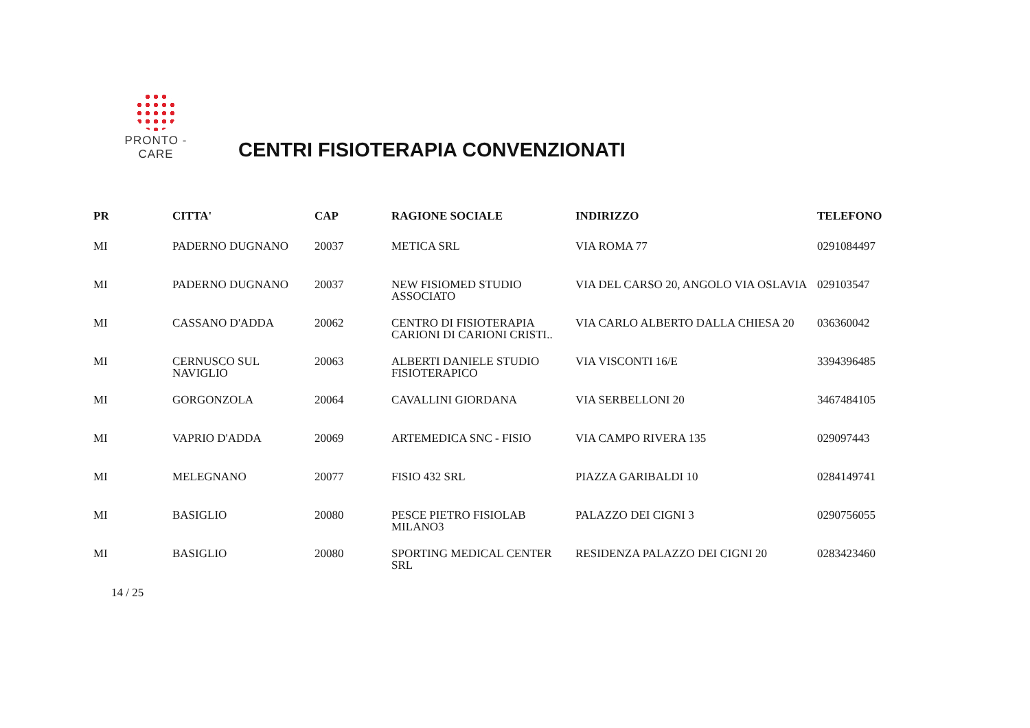PRONTO - CARE
CENTRI FISIOTERAPIA CONVENZIONATI
| PR | CITTA' | CAP | RAGIONE SOCIALE | INDIRIZZO | TELEFONO |
| --- | --- | --- | --- | --- | --- |
| MI | PADERNO DUGNANO | 20037 | METICA SRL | VIA ROMA 77 | 0291084497 |
| MI | PADERNO DUGNANO | 20037 | NEW FISIOMED STUDIO ASSOCIATO | VIA DEL CARSO 20, ANGOLO VIA OSLAVIA | 029103547 |
| MI | CASSANO D'ADDA | 20062 | CENTRO DI FISIOTERAPIA CARIONI DI CARIONI CRISTI.. | VIA CARLO ALBERTO DALLA CHIESA 20 | 036360042 |
| MI | CERNUSCO SUL NAVIGLIO | 20063 | ALBERTI DANIELE STUDIO FISIOTERAPICO | VIA VISCONTI 16/E | 3394396485 |
| MI | GORGONZOLA | 20064 | CAVALLINI GIORDANA | VIA SERBELLONI 20 | 3467484105 |
| MI | VAPRIO D'ADDA | 20069 | ARTEMEDICA SNC - FISIO | VIA CAMPO RIVERA 135 | 029097443 |
| MI | MELEGNANO | 20077 | FISIO 432 SRL | PIAZZA GARIBALDI 10 | 0284149741 |
| MI | BASIGLIO | 20080 | PESCE PIETRO FISIOLAB MILANO3 | PALAZZO DEI CIGNI 3 | 0290756055 |
| MI | BASIGLIO | 20080 | SPORTING MEDICAL CENTER SRL | RESIDENZA PALAZZO DEI CIGNI 20 | 0283423460 |
14 / 25